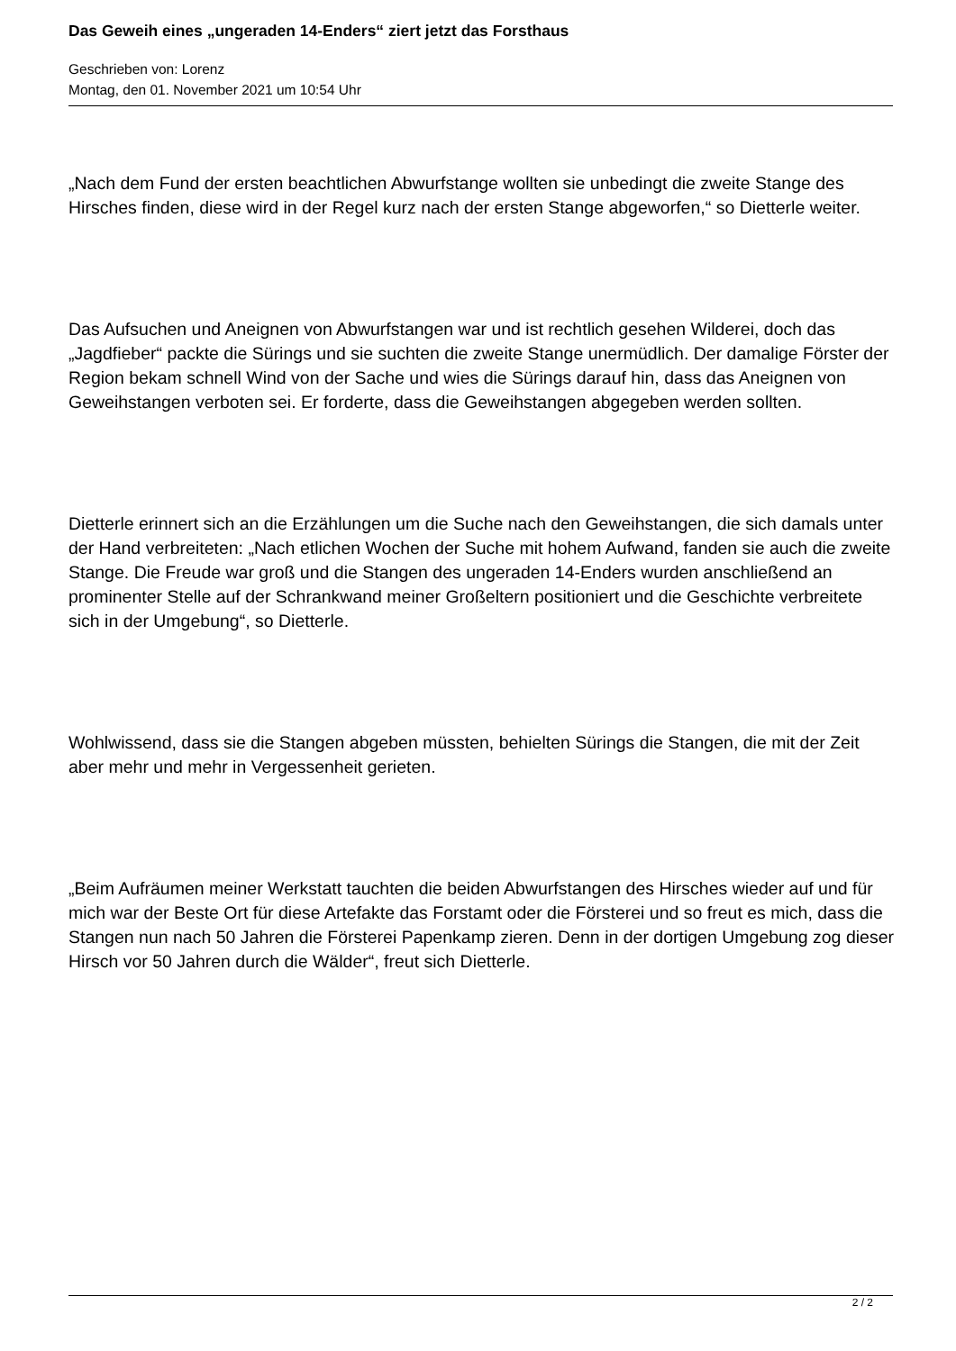Das Geweih eines „ungeraden 14-Enders“ ziert jetzt das Forsthaus
Geschrieben von: Lorenz
Montag, den 01. November 2021 um 10:54 Uhr
„Nach dem Fund der ersten beachtlichen Abwurfstange wollten sie unbedingt die zweite Stange des Hirsches finden, diese wird in der Regel kurz nach der ersten Stange abgeworfen,“ so Dietterle weiter.
Das Aufsuchen und Aneignen von Abwurfstangen war und ist rechtlich gesehen Wilderei, doch das „Jagdfieber“ packte die Sürings und sie suchten die zweite Stange unermüdlich. Der damalige Förster der Region bekam schnell Wind von der Sache und wies die Sürings darauf hin, dass das Aneignen von Geweihstangen verboten sei. Er forderte, dass die Geweihstangen abgegeben werden sollten.
Dietterle erinnert sich an die Erzählungen um die Suche nach den Geweihstangen, die sich damals unter der Hand verbreiteten: „Nach etlichen Wochen der Suche mit hohem Aufwand, fanden sie auch die zweite Stange. Die Freude war groß und die Stangen des ungeraden 14-Enders wurden anschließend an prominenter Stelle auf der Schrankwand meiner Großeltern positioniert und die Geschichte verbreitete sich in der Umgebung“, so Dietterle.
Wohlwissend, dass sie die Stangen abgeben müssten, behielten Sürings die Stangen, die mit der Zeit aber mehr und mehr in Vergessenheit gerieten.
„Beim Aufräumen meiner Werkstatt tauchten die beiden Abwurfstangen des Hirsches wieder auf und für mich war der Beste Ort für diese Artefakte das Forstamt oder die Försterei und so freut es mich, dass die Stangen nun nach 50 Jahren die Försterei Papenkamp zieren. Denn in der dortigen Umgebung zog dieser Hirsch vor 50 Jahren durch die Wälder“, freut sich Dietterle.
2 / 2